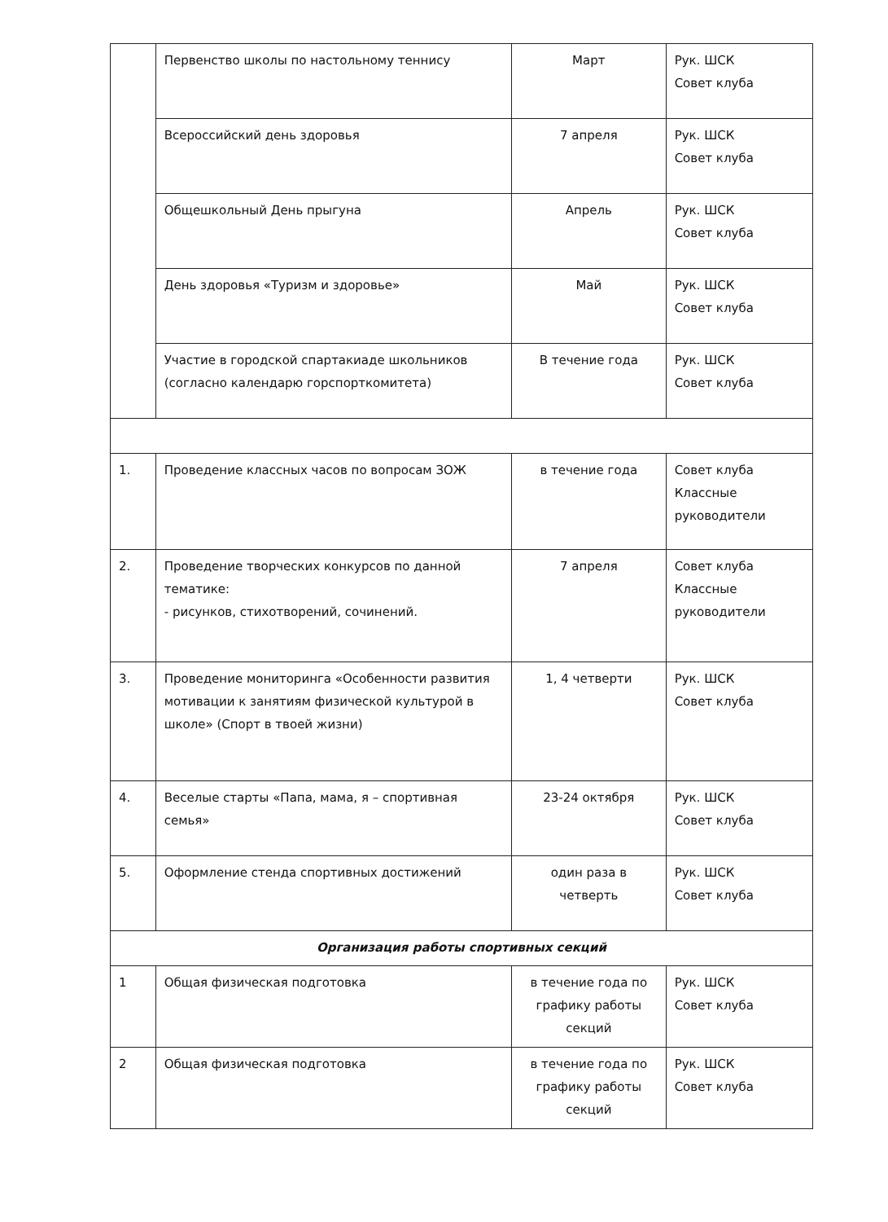| | Первенство школы по настольному теннису | Март | Рук. ШСК Совет клуба |
| | Всероссийский день здоровья | 7 апреля | Рук. ШСК Совет клуба |
| | Общешкольный День прыгуна | Апрель | Рук. ШСК Совет клуба |
| | День здоровья «Туризм и здоровье» | Май | Рук. ШСК Совет клуба |
| | Участие в городской спартакиаде школьников (согласно календарю горспорткомитета) | В течение года | Рук. ШСК Совет клуба |
| 1. | Проведение классных часов по вопросам ЗОЖ | в течение года | Совет клуба Классные руководители |
| 2. | Проведение творческих конкурсов по данной тематике: - рисунков, стихотворений, сочинений. | 7 апреля | Совет клуба Классные руководители |
| 3. | Проведение мониторинга «Особенности развития мотивации к занятиям физической культурой в школе» (Спорт в твоей жизни) | 1, 4 четверти | Рук. ШСК Совет клуба |
| 4. | Веселые старты «Папа, мама, я – спортивная семья» | 23-24 октября | Рук. ШСК Совет клуба |
| 5. | Оформление стенда спортивных достижений | один раза в четверть | Рук. ШСК Совет клуба |
| Организация работы спортивных секций | | | |
| 1 | Общая физическая подготовка | в течение года по графику работы секций | Рук. ШСК Совет клуба |
| 2 | Общая физическая подготовка | в течение года по графику работы секций | Рук. ШСК Совет клуба |